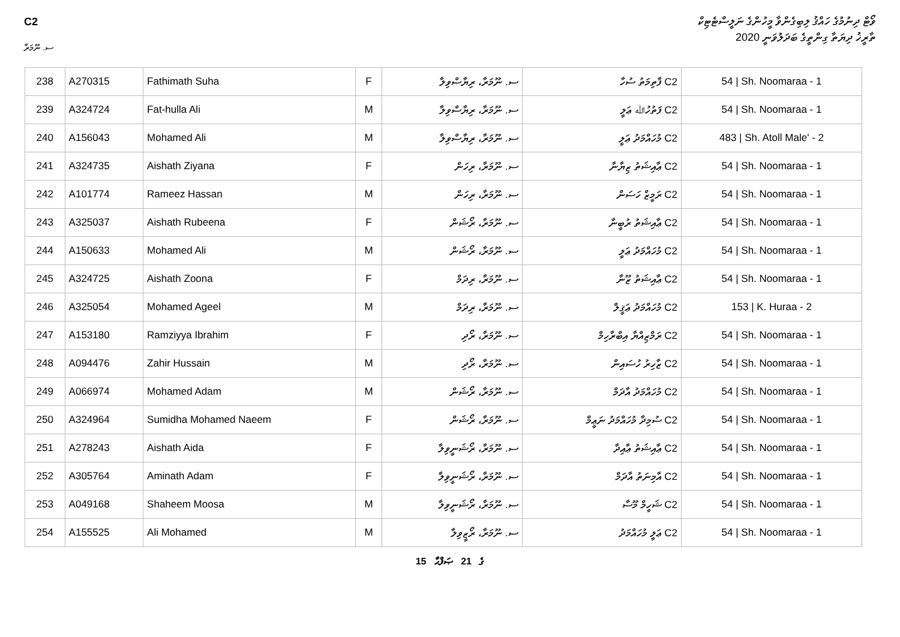C2
ސ. ނޫމަރާ
ވޯޓް ދިނުމުގެ ހައްޤު ލިބިގެންވާ މީހުންގެ ނަލީސްޓެޓިކް
ތާރީޚު ދިޔަތާ ގިންތީގެ ބަދަލުވަނީ 2020
| 238 | A270315 | Fathimath Suha | F | ސ. ނޫމަރާ، ރިޔާސްވިލާ | C2 ފާތިމަތު ސުހާ | 54 / Sh. Noomaraa - 1 |
| 239 | A324724 | Fat-hulla Ali | M | ސ. ނޫމަރާ، ރިޔާސްވިލާ | C2 ފަތުހުﷲ ޢަލީ | 54 / Sh. Noomaraa - 1 |
| 240 | A156043 | Mohamed Ali | M | ސ. ނޫމަރާ، ރިޔާސްވިލާ | C2 މުހައްމަދު ޢަލީ | 483 / Sh. Atoll Male' - 2 |
| 241 | A324735 | Aishath Ziyana | F | ސ. ނޫމަރާ، ރިހަން | C2 ޢާއިޝަތު ޒިޔާނާ | 54 / Sh. Noomaraa - 1 |
| 242 | A101774 | Rameez Hassan | M | ސ. ނޫމަރާ، ރިހަން | C2 ރަމީޒް ހަސަން | 54 / Sh. Noomaraa - 1 |
| 243 | A325037 | Aishath Rubeena | F | ސ. ނޫމަރާ، ރޯޝަން | C2 ޢާއިޝަތު ރުބީނާ | 54 / Sh. Noomaraa - 1 |
| 244 | A150633 | Mohamed Ali | M | ސ. ނޫމަރާ، ރޯޝަން | C2 މުހައްމަދު ޢަލީ | 54 / Sh. Noomaraa - 1 |
| 245 | A324725 | Aishath Zoona | F | ސ. ނޫމަރާ، ރިދަމް | C2 ޢާއިޝަތު ޒޫނާ | 54 / Sh. Noomaraa - 1 |
| 246 | A325054 | Mohamed Ageel | M | ސ. ނޫމަރާ، ރިދަމް | C2 މުހައްމަދު ޢަޤީލް | 153 / K. Huraa - 2 |
| 247 | A153180 | Ramziyya Ibrahim | F | ސ. ނޫމަރާ، ރޯދި | C2 ރަމްޒިއްޔާ އިބްރާހިމް | 54 / Sh. Noomaraa - 1 |
| 248 | A094476 | Zahir Hussain | M | ސ. ނޫމަރާ، ރޯދި | C2 ޒާހިރު ހުސައިން | 54 / Sh. Noomaraa - 1 |
| 249 | A066974 | Mohamed Adam | M | ސ. ނޫމަރާ، ރޯޝަން | C2 މުހައްމަދު އާދަމް | 54 / Sh. Noomaraa - 1 |
| 250 | A324964 | Sumidha Mohamed Naeem | F | ސ. ނޫމަރާ، ރޯޝަން | C2 ސުމިދާ މުހައްމަދު ނަޢީމް | 54 / Sh. Noomaraa - 1 |
| 251 | A278243 | Aishath Aida | F | ސ. ނޫމަރާ، ރޯޝަނީވިލާ | C2 ޢާއިޝަތު ޢާއިދާ | 54 / Sh. Noomaraa - 1 |
| 252 | A305764 | Aminath Adam | F | ސ. ނޫމަރާ، ރޯޝަނީވިލާ | C2 އާމިނަތު އާދަމް | 54 / Sh. Noomaraa - 1 |
| 253 | A049168 | Shaheem Moosa | M | ސ. ނޫމަރާ، ރޯޝަނީވިލާ | C2 ޝަހީމް މޫސާ | 54 / Sh. Noomaraa - 1 |
| 254 | A155525 | Ali Mohamed | M | ސ. ނޫމަރާ، ރޯޒީވިލާ | C2 ޢަލީ މުހައްމަދު | 54 / Sh. Noomaraa - 1 |
15 ގެ 21 ޞަފްޙާ